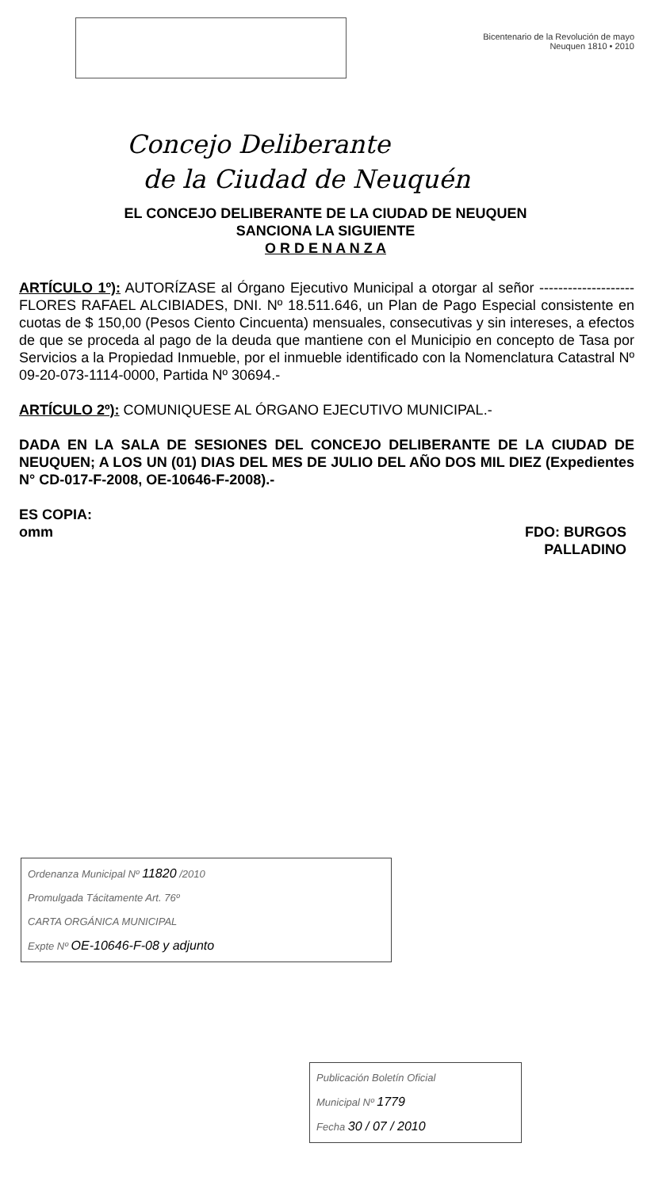Bicentenario de la Revolución de mayo
Neuquen 1810 • 2010
Concejo Deliberante
de la Ciudad de Neuquén
EL CONCEJO DELIBERANTE DE LA CIUDAD DE NEUQUEN
SANCIONA LA SIGUIENTE
O R D E N A N Z A
ARTÍCULO 1º): AUTORÍZASE al Órgano Ejecutivo Municipal a otorgar al señor --------------------FLORES RAFAEL ALCIBIADES, DNI. Nº 18.511.646, un Plan de Pago Especial consistente en cuotas de $ 150,00 (Pesos Ciento Cincuenta) mensuales, consecutivas y sin intereses, a efectos de que se proceda al pago de la deuda que mantiene con el Municipio en concepto de Tasa por Servicios a la Propiedad Inmueble, por el inmueble identificado con la Nomenclatura Catastral Nº 09-20-073-1114-0000, Partida Nº 30694.-
ARTÍCULO 2º): COMUNIQUESE AL ÓRGANO EJECUTIVO MUNICIPAL.-
DADA EN LA SALA DE SESIONES DEL CONCEJO DELIBERANTE DE LA CIUDAD DE NEUQUEN; A LOS UN (01) DIAS DEL MES DE JULIO DEL AÑO DOS MIL DIEZ (Expedientes N° CD-017-F-2008, OE-10646-F-2008).-
ES COPIA:
omm
FDO: BURGOS
PALLADINO
Ordenanza Municipal Nº 11820 /2010
Promulgada Tácitamente Art. 76º
CARTA ORGÁNICA MUNICIPAL
Expte Nº OE-10646-F-08 y adjunto
Publicación Boletín Oficial
Municipal Nº 1779
Fecha 30 / 07 / 2010